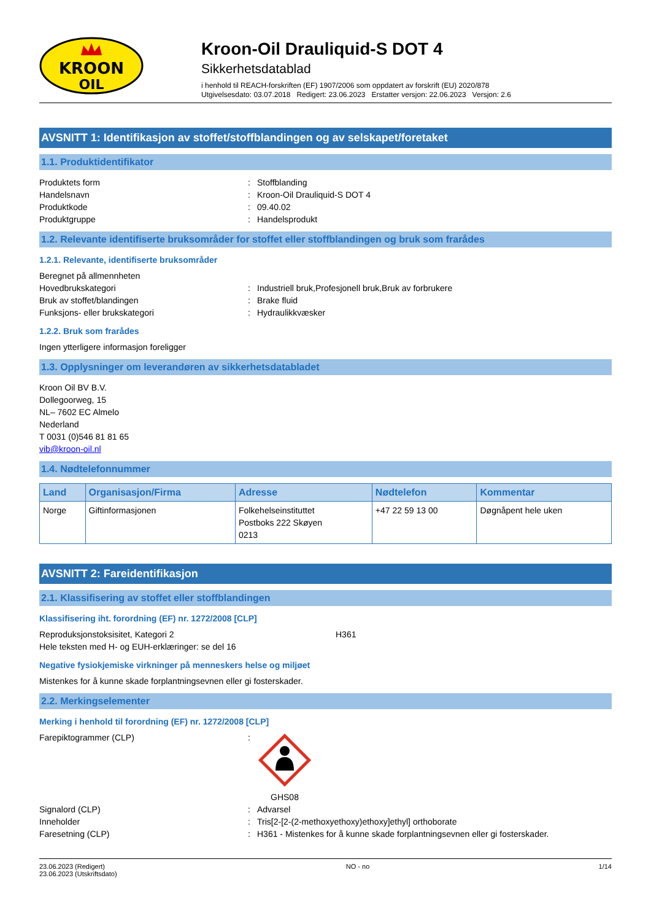KROON
OIL
Kroon-Oil Drauliquid-S DOT 4
Sikkerhetsdatablad
i henhold til REACH-forskriften (EF) 1907/2006 som oppdatert av forskrift (EU) 2020/878
Utgivelsesdato: 03.07.2018 Redigert: 23.06.2023 Erstatter versjon: 22.06.2023 Versjon: 2.6
AVSNITT 1: Identifikasjon av stoffet/stoffblandingen og av selskapet/foretaket
1.1. Produktidentifikator
Produktets form: Stoffblanding
Handelsnavn: Kroon-Oil Drauliquid-S DOT 4
Produktkode: 09.40.02
Produktgruppe: Handelsprodukt
1.2. Relevante identifiserte bruksområder for stoffet eller stoffblandingen og bruk som frarådes
1.2.1. Relevante, identifiserte bruksområder
Beregnet på allmennheten
Hovedbrukskategori: Industriell bruk,Profesjonell bruk,Bruk av forbrukere
Bruk av stoffet/blandingen: Brake fluid
Funksjons- eller brukskategori: Hydraulikkvæsker
1.2.2. Bruk som frarådes
Ingen ytterligere informasjon foreligger
1.3. Opplysninger om leverandøren av sikkerhetsdatabladet
Kroon Oil BV B.V.
Dollegoorweg, 15
NL– 7602 EC Almelo
Nederland
T 0031 (0)546 81 81 65
vib@kroon-oil.nl
1.4. Nødtelefonnummer
| Land | Organisasjon/Firma | Adresse | Nødtelefon | Kommentar |
| --- | --- | --- | --- | --- |
| Norge | Giftinformasjonen | Folkehelseinstituttet Postboks 222 Skøyen 0213 | +47 22 59 13 00 | Døgnåpent hele uken |
AVSNITT 2: Fareidentifikasjon
2.1. Klassifisering av stoffet eller stoffblandingen
Klassifisering iht. forordning (EF) nr. 1272/2008 [CLP]
Reproduksjonstoksisitet, Kategori 2 H361
Hele teksten med H- og EUH-erklæringer: se del 16
Negative fysiokjemiske virkninger på menneskers helse og miljøet
Mistenkes for å kunne skade forplantningsevnen eller gi fosterskader.
2.2. Merkingselementer
Merking i henhold til forordning (EF) nr. 1272/2008 [CLP]
Farepiktogrammer (CLP):
GHS08
Signalord (CLP): Advarsel
Inneholder: Tris[2-[2-(2-methoxyethoxy)ethoxy]ethyl] orthoborate
Faresetning (CLP): H361 - Mistenkes for å kunne skade forplantningsevnen eller gi fosterskader.
23.06.2023 (Redigert)
23.06.2023 (Utskriftsdato) NO - no 1/14